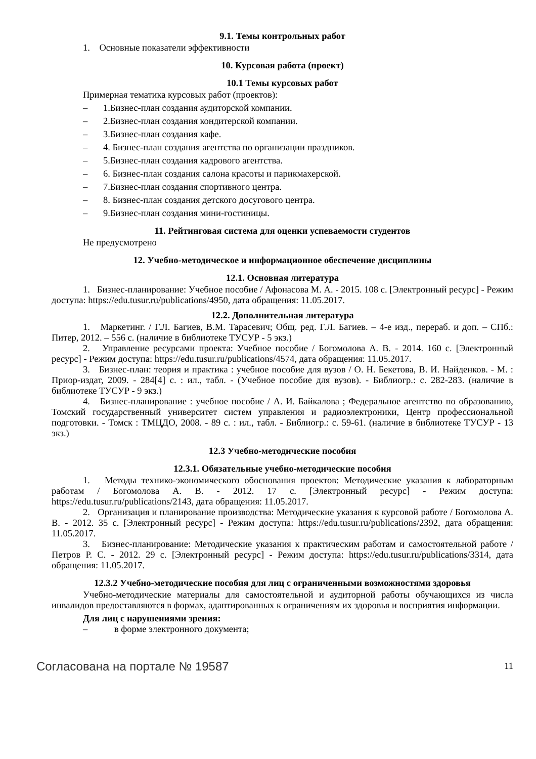9.1. Темы контрольных работ
1. Основные показатели эффективности
10. Курсовая работа (проект)
10.1 Темы курсовых работ
Примерная тематика курсовых работ (проектов):
– 1.Бизнес-план создания аудиторской компании.
– 2.Бизнес-план создания кондитерской компании.
– 3.Бизнес-план создания кафе.
– 4. Бизнес-план создания агентства по организации праздников.
– 5.Бизнес-план создания кадрового агентства.
– 6. Бизнес-план создания салона красоты и парикмахерской.
– 7.Бизнес-план создания спортивного центра.
– 8. Бизнес-план создания детского досугового центра.
– 9.Бизнес-план создания мини-гостиницы.
11. Рейтинговая система для оценки успеваемости студентов
Не предусмотрено
12. Учебно-методическое и информационное обеспечение дисциплины
12.1. Основная литература
1. Бизнес-планирование: Учебное пособие / Афонасова М. А. - 2015. 108 с. [Электронный ресурс] - Режим доступа: https://edu.tusur.ru/publications/4950, дата обращения: 11.05.2017.
12.2. Дополнительная литература
1. Маркетинг. / Г.Л. Багиев, В.М. Тарасевич; Общ. ред. Г.Л. Багиев. – 4-е изд., перераб. и доп. – СПб.: Питер, 2012. – 556 с. (наличие в библиотеке ТУСУР - 5 экз.)
2. Управление ресурсами проекта: Учебное пособие / Богомолова А. В. - 2014. 160 с. [Электронный ресурс] - Режим доступа: https://edu.tusur.ru/publications/4574, дата обращения: 11.05.2017.
3. Бизнес-план: теория и практика : учебное пособие для вузов / О. Н. Бекетова, В. И. Найденков. - М. : Приор-издат, 2009. - 284[4] с. : ил., табл. - (Учебное пособие для вузов). - Библиогр.: с. 282-283. (наличие в библиотеке ТУСУР - 9 экз.)
4. Бизнес-планирование : учебное пособие / А. И. Байкалова ; Федеральное агентство по образованию, Томский государственный университет систем управления и радиоэлектроники, Центр профессиональной подготовки. - Томск : ТМЦДО, 2008. - 89 с. : ил., табл. - Библиогр.: с. 59-61. (наличие в библиотеке ТУСУР - 13 экз.)
12.3 Учебно-методические пособия
12.3.1. Обязательные учебно-методические пособия
1. Методы технико-экономического обоснования проектов: Методические указания к лабораторным работам / Богомолова А. В. - 2012. 17 с. [Электронный ресурс] - Режим доступа: https://edu.tusur.ru/publications/2143, дата обращения: 11.05.2017.
2. Организация и планирование производства: Методические указания к курсовой работе / Богомолова А. В. - 2012. 35 с. [Электронный ресурс] - Режим доступа: https://edu.tusur.ru/publications/2392, дата обращения: 11.05.2017.
3. Бизнес-планирование: Методические указания к практическим работам и самостоятельной работе / Петров Р. С. - 2012. 29 с. [Электронный ресурс] - Режим доступа: https://edu.tusur.ru/publications/3314, дата обращения: 11.05.2017.
12.3.2 Учебно-методические пособия для лиц с ограниченными возможностями здоровья
Учебно-методические материалы для самостоятельной и аудиторной работы обучающихся из числа инвалидов предоставляются в формах, адаптированных к ограничениям их здоровья и восприятия информации.
Для лиц с нарушениями зрения:
– в форме электронного документа;
Согласована на портале № 19587 11